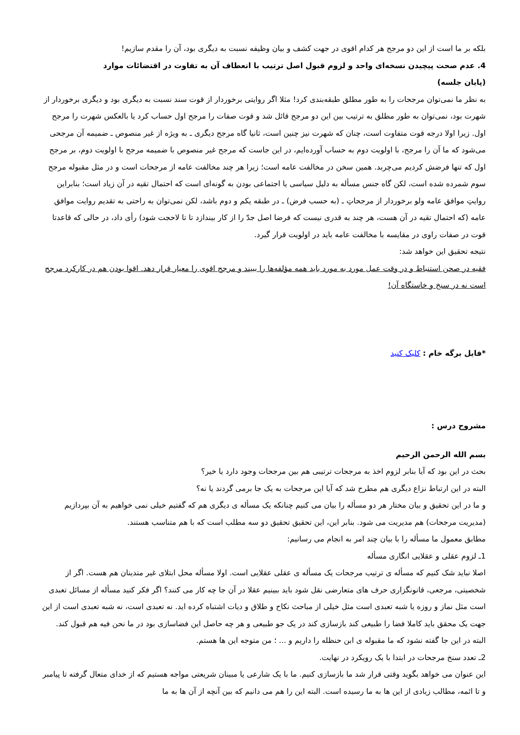بلکه بر ما است از این دو مرجح هر کدام اقوی در جهت کشف و بیان وظیفه نسبت به دیگری بود، آن را مقدم سازیم!
4. عدم صحت پیچیدن نسخه‌ای واحد و لزوم قبول اصل ترتیب با انعطاف آن به تفاوت در اقتضائات موارد
(پایان جلسه)
به نظر ما نمی‌توان مرجحات را به طور مطلق طبقه‌بندی کرد! مثلا اگر روایتی برخوردار از قوت سند نسبت به دیگری بود و دیگری برخوردار از شهرت بود، نمی‌توان به طور مطلق به ترتیب بین این دو مرجح قائل شد و قوت صفات را مرجح اول حساب کرد یا بالعکس شهرت را مرجح اول. زیرا اولا درجه قوت متفاوت است، چنان که شهرت نیز چنین است، ثانیا گاه مرجح دیگری ـ به ویژه از غیر منصوص ـ ضمیمه آن مرجحی می‌شود که ما آن را مرجح، با اولویت دوم به حساب آورده‌ایم، در این جاست که مرجح غیر منصوص با ضمیمه مرجح با اولویت دوم، بر مرجح اول که تنها فرضش کردیم می‌چربد. همین سخن در مخالفت عامه است؛ زیرا هر چند مخالفت عامه از مرجحات است و در مثل مقبوله مرجح سوم شمرده شده است، لکن گاه جنس مسأله به دلیل سیاسی یا اجتماعی بودن به گونه‌ای است که احتمال تقیه در آن زیاد است؛ بنابراین روایتِ موافق عامه ولو برخوردار از مرجحاتِ ـ (به حسب فرض) ـ در طبقه یکم و دوم باشد، لکن نمی‌توان به راحتی به تقدیم روایت موافق عامه (که احتمال تقیه در آن هست، هر چند به قدری نیست که فرضا اصل جدّ را از کار بیندازد تا تا لاحجت شود) رأی داد، در حالی که قاعدتا قوت در صفات راوی در مقایسه با مخالفت عامه باید در اولویت قرار گیرد.
نتیجه تحقیق این خواهد شد:
فقیه در صحن استنباط و در وقت عمل مورد به مورد باید همه مؤلفه‌ها را ببیند و مرجح اقوی را معیار قرار دهد. اقوا بودن هم در کارکرد مرجح است نه در سنخ و خاستگاه آن!
*فایل برگه خام : کلیک کنید
مشروح درس :
بسم الله الرحمن الرحیم
بحث در این بود که آیا بنابر لزوم اخذ به مرجحات ترتیبی هم بین مرجحات وجود دارد یا خیر؟
البته در این ارتباط نزاع دیگری هم مطرح شد که آیا این مرجحات به یک جا برمی گردند یا نه؟
و ما در این تحقیق و بیان مختار هر دو مسأله را بیان می کنیم چنانکه یک مسأله ی دیگری هم که گفتیم خیلی نمی خواهیم به آن بپردازیم (مدیریت مرجحات) هم مدیریت می شود. بنابر این، این تحقیق تحقیق دو سه مطلب است که با هم متناسب هستند.
مطابق معمول ما مسأله را با بیان چند امر به انجام می رسانیم:
1ـ لزوم عقلی و عقلایی انگاری مسأله
اصلا نباید شک کنیم که مسأله ی ترتیب مرجحات یک مسأله ی عقلی عقلایی است. اولا مسأله محل ابتلای غیر متدینان هم هست. اگر از شخصیتی، مرجعی، قانونگزاری حرف های متعارضی نقل شود باید ببینیم عقلا در آن جا چه کار می کنند؟ اگر فکر کنید مسأله از مسائل تعبدی است مثل نماز و روزه یا شبه تعبدی است مثل خیلی از مباحث نکاح و طلاق و دیات اشتباه کرده اید. نه تعبدی است، نه شبه تعبدی است از این جهت یک محقق باید کاملا فضا را طبیعی کند بازسازی کند در یک جو طبیعی و هر چه حاصل این فضاسازی بود در ما نحن فیه هم قبول کند.
البته در این جا گفته نشود که ما مقبوله ی ابن حنظله را داریم و ... ؛ من متوجه این ها هستم.
2ـ تعدد سنخ مرجحات در ابتدا با یک رویکرد در نهایت.
این عنوان می خواهد بگوید وقتی قرار شد ما بازسازی کنیم. ما با یک شارعی یا مبینان شریعتی مواجه هستیم که از خدای متعال گرفته تا پیامبر و تا ائمه، مطالب زیادی از این ها به ما رسیده است. البته این را هم می دانیم که بین آنچه از آن ها به ما